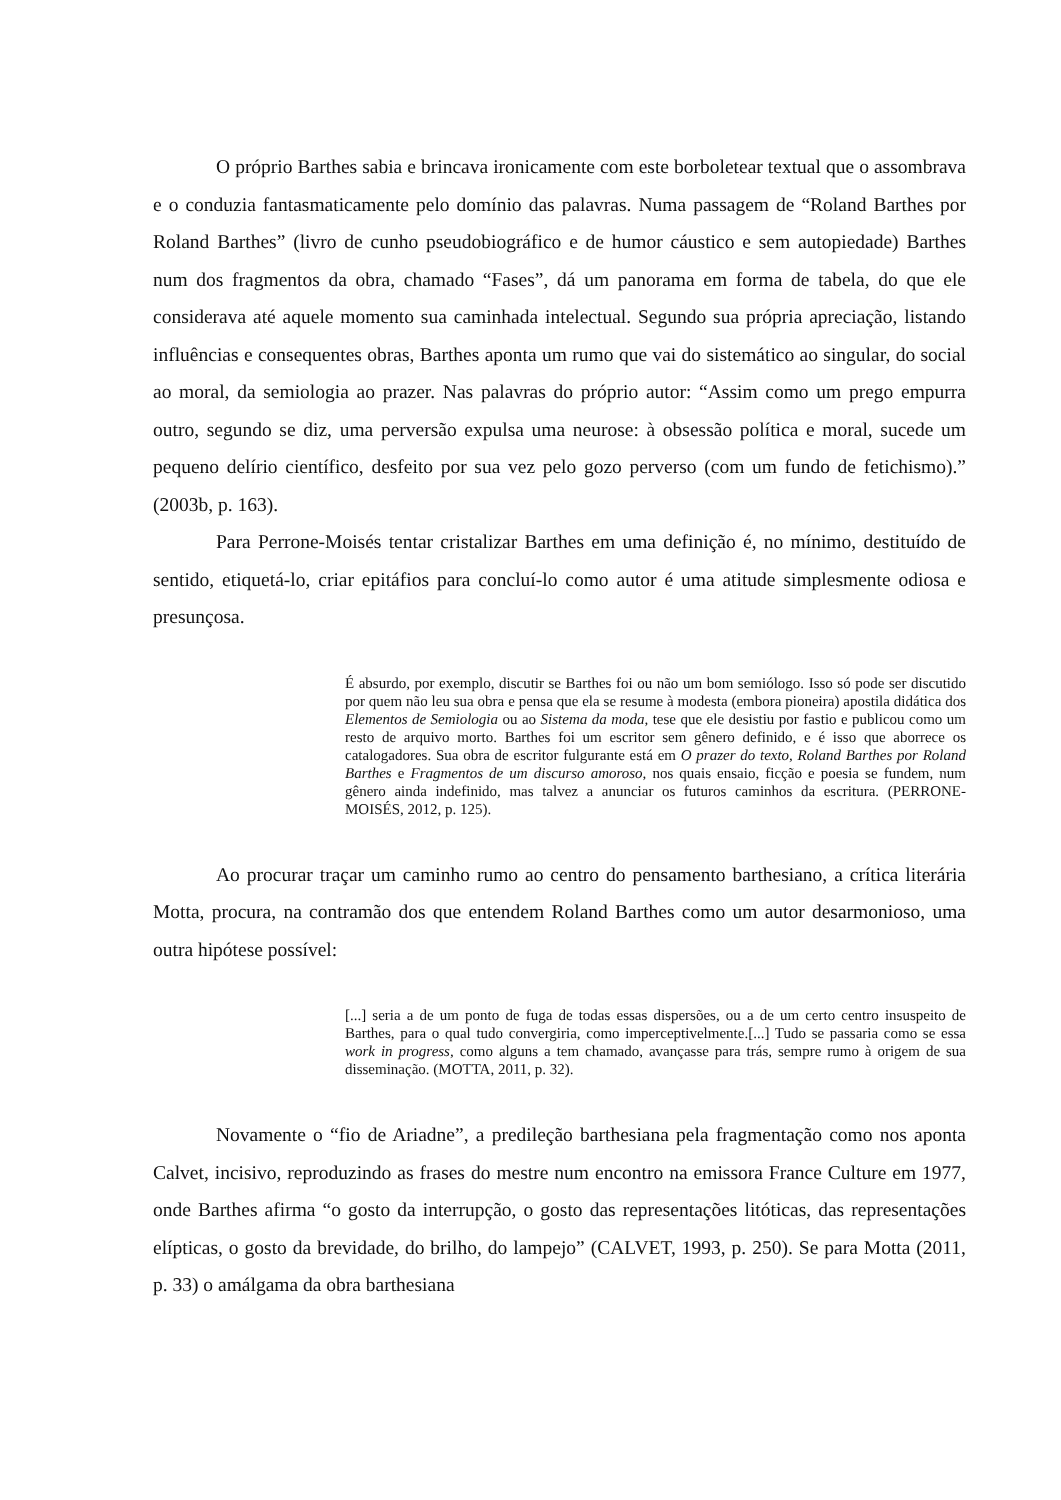O próprio Barthes sabia e brincava ironicamente com este borboletear textual que o assombrava e o conduzia fantasmaticamente pelo domínio das palavras. Numa passagem de “Roland Barthes por Roland Barthes” (livro de cunho pseudobiográfico e de humor cáustico e sem autopiedade) Barthes num dos fragmentos da obra, chamado “Fases”, dá um panorama em forma de tabela, do que ele considerava até aquele momento sua caminhada intelectual. Segundo sua própria apreciação, listando influências e consequentes obras, Barthes aponta um rumo que vai do sistemático ao singular, do social ao moral, da semiologia ao prazer. Nas palavras do próprio autor: “Assim como um prego empurra outro, segundo se diz, uma perversão expulsa uma neurose: à obsessão política e moral, sucede um pequeno delírio científico, desfeito por sua vez pelo gozo perverso (com um fundo de fetichismo).” (2003b, p. 163).
Para Perrone-Moisés tentar cristalizar Barthes em uma definição é, no mínimo, destituído de sentido, etiquetá-lo, criar epitáfios para concluí-lo como autor é uma atitude simplesmente odiosa e presunçosa.
É absurdo, por exemplo, discutir se Barthes foi ou não um bom semiólogo. Isso só pode ser discutido por quem não leu sua obra e pensa que ela se resume à modesta (embora pioneira) apostila didática dos Elementos de Semiologia ou ao Sistema da moda, tese que ele desistiu por fastio e publicou como um resto de arquivo morto. Barthes foi um escritor sem gênero definido, e é isso que aborrece os catalogadores. Sua obra de escritor fulgurante está em O prazer do texto, Roland Barthes por Roland Barthes e Fragmentos de um discurso amoroso, nos quais ensaio, ficção e poesia se fundem, num gênero ainda indefinido, mas talvez a anunciar os futuros caminhos da escritura. (PERRONE-MOISÉS, 2012, p. 125).
Ao procurar traçar um caminho rumo ao centro do pensamento barthesiano, a crítica literária Motta, procura, na contramão dos que entendem Roland Barthes como um autor desarmonioso, uma outra hipótese possível:
[...] seria a de um ponto de fuga de todas essas dispersões, ou a de um certo centro insuspeito de Barthes, para o qual tudo convergiria, como imperceptivelmente.[...] Tudo se passaria como se essa work in progress, como alguns a tem chamado, avançasse para trás, sempre rumo à origem de sua disseminação. (MOTTA, 2011, p. 32).
Novamente o “fio de Ariadne”, a predileção barthesiana pela fragmentação como nos aponta Calvet, incisivo, reproduzindo as frases do mestre num encontro na emissora France Culture em 1977, onde Barthes afirma “o gosto da interrupção, o gosto das representações litóticas, das representações elípticas, o gosto da brevidade, do brilho, do lampejo” (CALVET, 1993, p. 250). Se para Motta (2011, p. 33) o amálgama da obra barthesiana